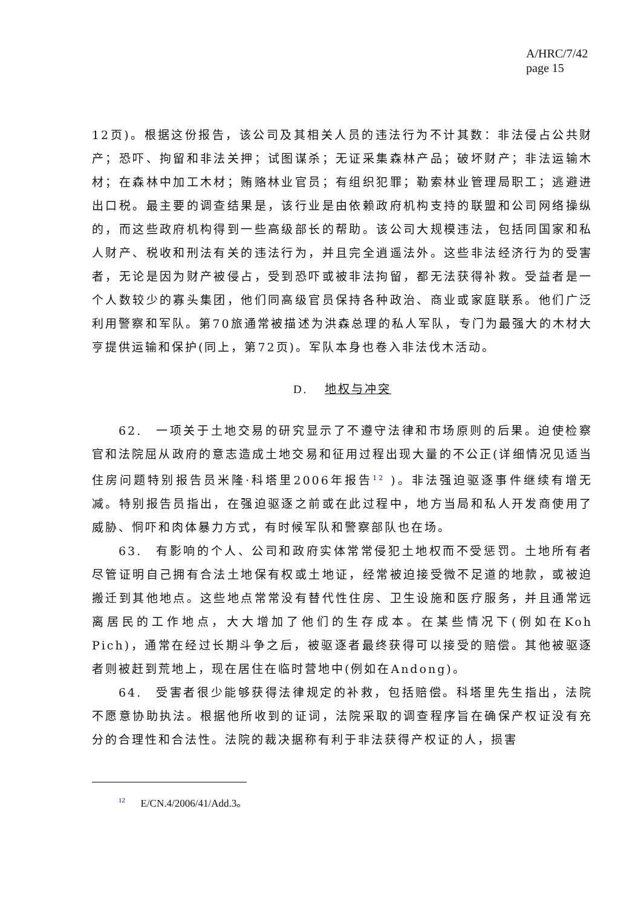A/HRC/7/42
page 15
12页)。根据这份报告，该公司及其相关人员的违法行为不计其数：非法侵占公共财产；恐吓、拘留和非法关押；试图谋杀；无证采集森林产品；破坏财产；非法运输木材；在森林中加工木材；贿赂林业官员；有组织犯罪；勒索林业管理局职工；逃避进出口税。最主要的调查结果是，该行业是由依赖政府机构支持的联盟和公司网络操纵的，而这些政府机构得到一些高级部长的帮助。该公司大规模违法，包括同国家和私人财产、税收和刑法有关的违法行为，并且完全逍遥法外。这些非法经济行为的受害者，无论是因为财产被侵占，受到恐吓或被非法拘留，都无法获得补救。受益者是一个人数较少的寡头集团，他们同高级官员保持各种政治、商业或家庭联系。他们广泛利用警察和军队。第70旅通常被描述为洪森总理的私人军队，专门为最强大的木材大亨提供运输和保护(同上，第72页)。军队本身也卷入非法伐木活动。
D. 地权与冲突
62.　一项关于土地交易的研究显示了不遵守法律和市场原则的后果。迫使检察官和法院屈从政府的意志造成土地交易和征用过程出现大量的不公正(详细情况见适当住房问题特别报告员米隆·科塔里2006年报告<sup>12</sup> )。非法强迫驱逐事件继续有增无减。特别报告员指出，在强迫驱逐之前或在此过程中，地方当局和私人开发商使用了威胁、恫吓和肉体暴力方式，有时候军队和警察部队也在场。
63.　有影响的个人、公司和政府实体常常侵犯土地权而不受惩罚。土地所有者尽管证明自己拥有合法土地保有权或土地证，经常被迫接受微不足道的地款，或被迫搬迁到其他地点。这些地点常常没有替代性住房、卫生设施和医疗服务，并且通常远离居民的工作地点，大大增加了他们的生存成本。在某些情况下(例如在Koh Pich)，通常在经过长期斗争之后，被驱逐者最终获得可以接受的赔偿。其他被驱逐者则被赶到荒地上，现在居住在临时营地中(例如在Andong)。
64.　受害者很少能够获得法律规定的补救，包括赔偿。科塔里先生指出，法院不愿意协助执法。根据他所收到的证词，法院采取的调查程序旨在确保产权证没有充分的合理性和合法性。法院的裁决据称有利于非法获得产权证的人，损害
<sup>12</sup> E/CN.4/2006/41/Add.3。